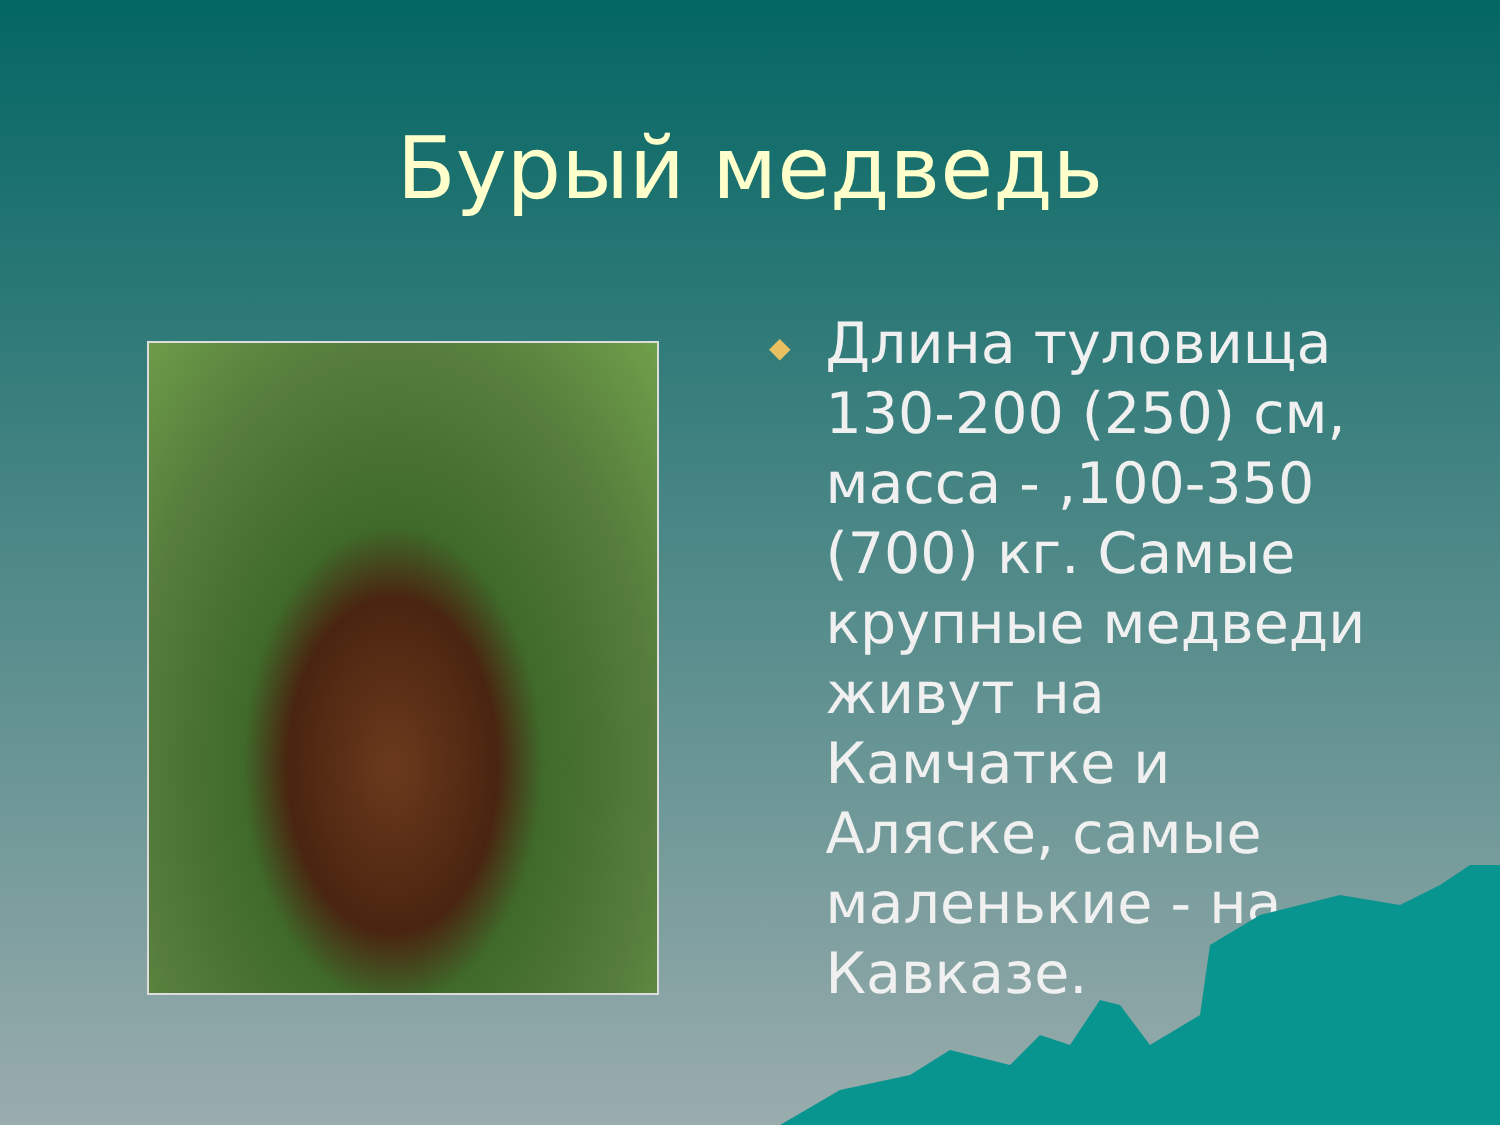Бурый медведь
◆
Длина туловища 130-200 (250) см, масса - ,100-350 (700) кг. Самые крупные медведи живут на Камчатке и Аляске, самые маленькие - на Кавказе.